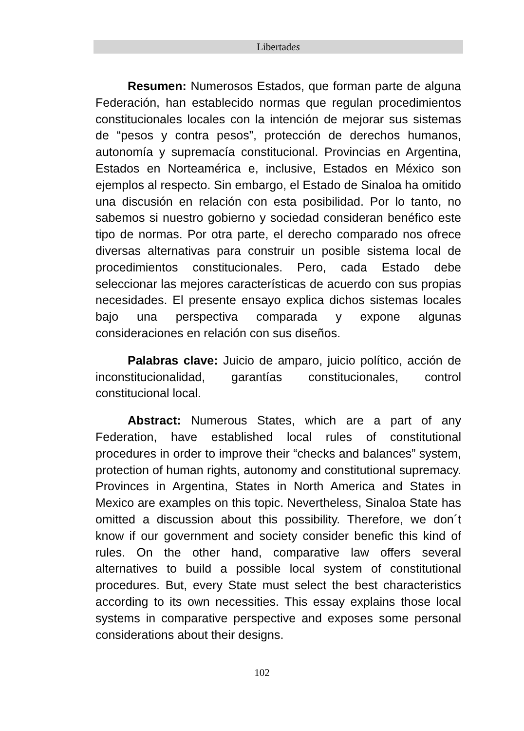Libertades
Resumen: Numerosos Estados, que forman parte de alguna Federación, han establecido normas que regulan procedimientos constitucionales locales con la intención de mejorar sus sistemas de “pesos y contra pesos”, protección de derechos humanos, autonomía y supremacía constitucional. Provincias en Argentina, Estados en Norteamérica e, inclusive, Estados en México son ejemplos al respecto. Sin embargo, el Estado de Sinaloa ha omitido una discusión en relación con esta posibilidad. Por lo tanto, no sabemos si nuestro gobierno y sociedad consideran benéfico este tipo de normas. Por otra parte, el derecho comparado nos ofrece diversas alternativas para construir un posible sistema local de procedimientos constitucionales. Pero, cada Estado debe seleccionar las mejores características de acuerdo con sus propias necesidades. El presente ensayo explica dichos sistemas locales bajo una perspectiva comparada y expone algunas consideraciones en relación con sus diseños.
Palabras clave: Juicio de amparo, juicio político, acción de inconstitucionalidad, garantías constitucionales, control constitucional local.
Abstract: Numerous States, which are a part of any Federation, have established local rules of constitutional procedures in order to improve their “checks and balances” system, protection of human rights, autonomy and constitutional supremacy. Provinces in Argentina, States in North America and States in Mexico are examples on this topic. Nevertheless, Sinaloa State has omitted a discussion about this possibility. Therefore, we don´t know if our government and society consider benefic this kind of rules. On the other hand, comparative law offers several alternatives to build a possible local system of constitutional procedures. But, every State must select the best characteristics according to its own necessities. This essay explains those local systems in comparative perspective and exposes some personal considerations about their designs.
102